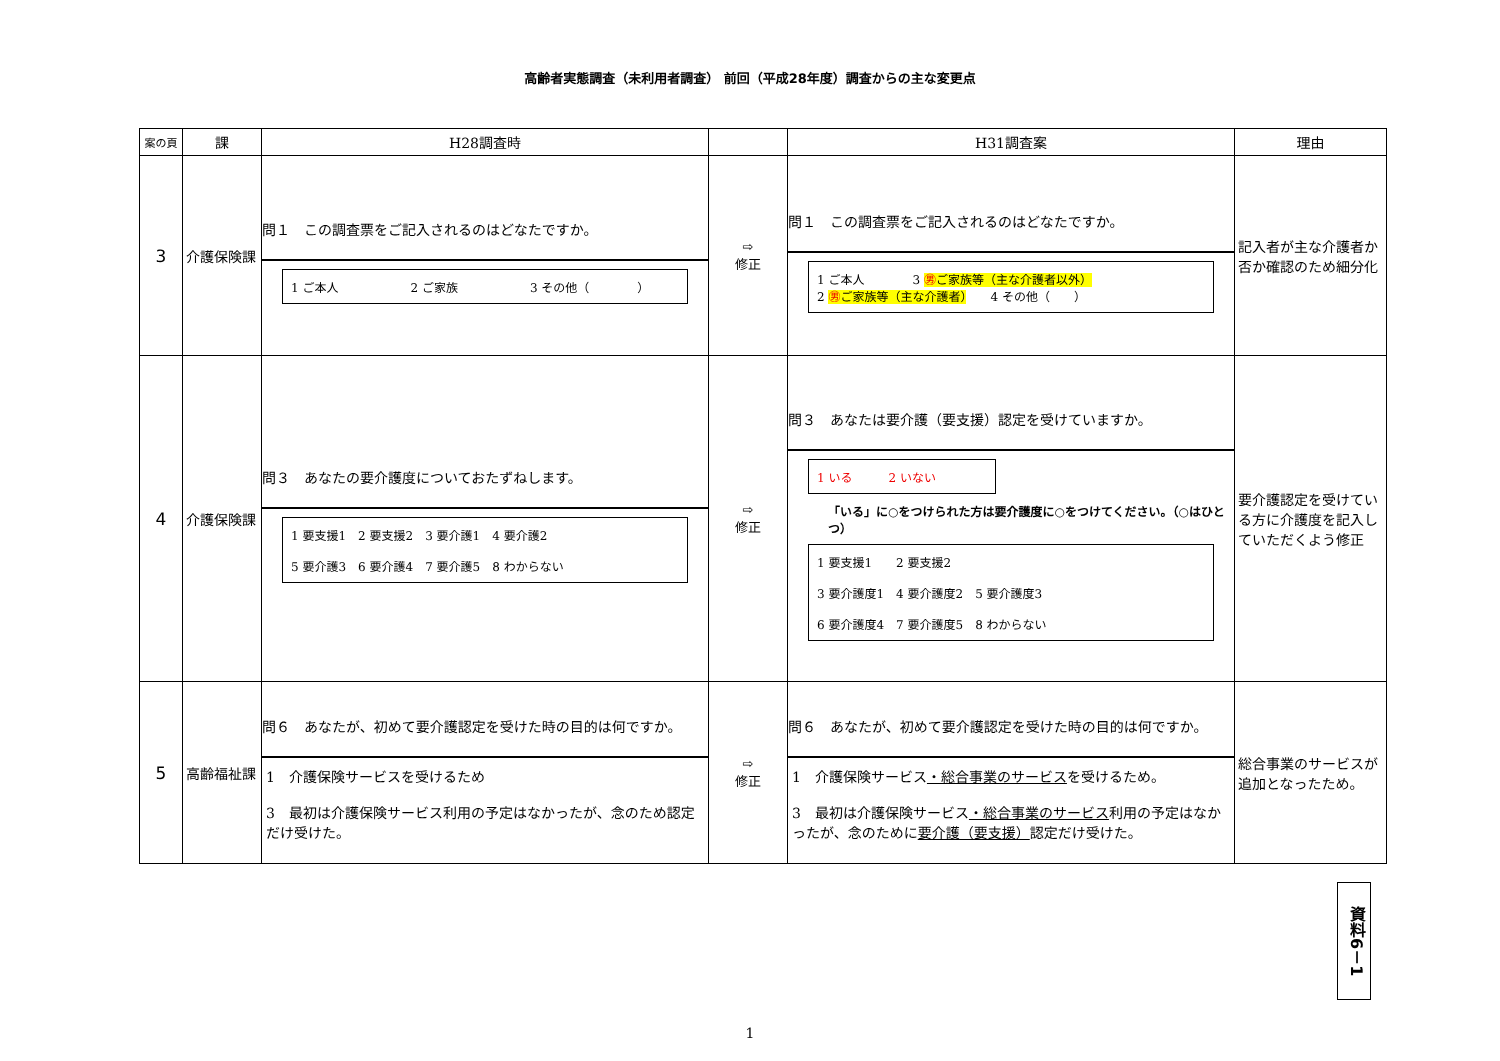高齢者実態調査（未利用者調査） 前回（平成28年度）調査からの主な変更点
| 案の頁 | 課 | H28調査時 | | H31調査案 | 理由 |
| --- | --- | --- | --- | --- | --- |
| 3 | 介護保険課 | 問１ この調査票をご記入されるのはどなたですか。 1 ご本人 2 ご家族 3 その他（ ） | ⇨ 修正 | 問１ この調査票をご記入されるのはどなたですか。 1 ご本人 3 ㊚ ご家族等（主な介護者以外） 2 ㊚ ご家族等（主な介護者） 4 その他（ ） | 記入者が主な介護者か否か確認のため細分化 |
| 4 | 介護保険課 | 問３ あなたの要介護度についておたずねします。 1 要支援1 2 要支援2 3 要介護1 4 要介護2 5 要介護3 6 要介護4 7 要介護5 8 わからない | ⇨ 修正 | 問３ あなたは要介護（要支援）認定を受けていますか。 1 いる 2 いない 「いる」に○をつけられた方は要介護度に○をつけてください。（○はひとつ） 1 要支援1 2 要支援2 3 要介護度1 4 要介護度2 5 要介護度3 6 要介護度4 7 要介護度5 8 わからない | 要介護認定を受けている方に介護度を記入していただくよう修正 |
| 5 | 高齢福祉課 | 問６ あなたが、初めて要介護認定を受けた時の目的は何ですか。 1 介護保険サービスを受けるため 3 最初は介護保険サービス利用の予定はなかったが、念のため認定だけ受けた。 | ⇨ 修正 | 問６ あなたが、初めて要介護認定を受けた時の目的は何ですか。 1 介護保険サービス ・総合事業のサービス を受けるため。 3 最初は介護保険サービス ・総合事業のサービス 利用の予定はなかったが、念のために 要介護（要支援） 認定だけ受けた。 | 総合事業のサービスが追加となったため。 |
資料6－1
1